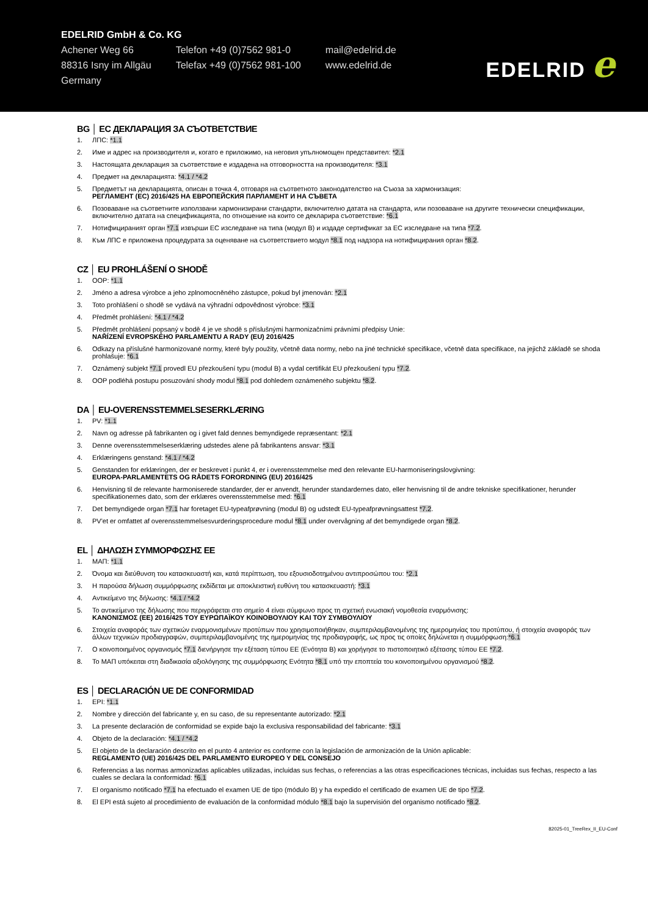EDELRID GmbH & Co. KG
Achener Weg 66
88316 Isny im Allgäu
Germany
Telefon +49 (0)7562 981-0
Telefax +49 (0)7562 981-100
mail@edelrid.de
www.edelrid.de
EDELRID e
BG │ ЕС ДЕКЛАРАЦИЯ ЗА СЪОТВЕТСТВИЕ
1. ЛПС: *1.1
2. Име и адрес на производителя и, когато е приложимо, на неговия упълномощен представител: *2.1
3. Настоящата декларация за съответствие е издадена на отговорността на производителя: *3.1
4. Предмет на декларацията: *4.1 / *4.2
5. Предметът на декларацията, описан в точка 4, отговаря на съответното законодателство на Съюза за хармонизация:
РЕГЛАМЕНТ (ЕС) 2016/425 НА ЕВРОПЕЙСКИЯ ПАРЛАМЕНТ И НА СЪВЕТА
6. Позоваване на съответните използвани хармонизирани стандарти, включително датата на стандарта, или позоваване на другите технически спецификации, включително датата на спецификацията, по отношение на които се декларира съответствие: *6.1
7. Нотифицираният орган *7.1 извърши ЕС изследване на типа (модул B) и издаде сертификат за ЕС изследване на типа *7.2.
8. Към ЛПС е приложена процедурата за оценяване на съответствието модул *8.1 под надзора на нотифицирания орган *8.2.
CZ │ EU PROHLÁŠENÍ O SHODĚ
1. OOP: *1.1
2. Jméno a adresa výrobce a jeho zplnomocněného zástupce, pokud byl jmenován: *2.1
3. Toto prohlášení o shodě se vydává na výhradní odpovědnost výrobce: *3.1
4. Předmět prohlášení: *4.1 / *4.2
5. Předmět prohlášení popsaný v bodě 4 je ve shodě s příslušnými harmonizačními právními předpisy Unie:
NAŘÍZENÍ EVROPSKÉHO PARLAMENTU A RADY (EU) 2016/425
6. Odkazy na příslušné harmonizované normy, které byly použity, včetně data normy, nebo na jiné technické specifikace, včetně data specifikace, na jejichž základě se shoda prohlašuje: *6.1
7. Oznámený subjekt *7.1 provedl EU přezkoušení typu (modul B) a vydal certifikát EU přezkoušení typu *7.2.
8. OOP podléhá postupu posuzování shody modul *8.1 pod dohledem oznámeného subjektu *8.2.
DA │ EU-OVERENSSTEMMELSESERKLÆRING
1. PV: *1.1
2. Navn og adresse på fabrikanten og i givet fald dennes bemyndigede repræsentant: *2.1
3. Denne overensstemmelseserklæring udstedes alene på fabrikantens ansvar: *3.1
4. Erklæringens genstand: *4.1 / *4.2
5. Genstanden for erklæringen, der er beskrevet i punkt 4, er i overensstemmelse med den relevante EU-harmoniseringslovgivning:
EUROPA-PARLAMENTETS OG RÅDETS FORORDNING (EU) 2016/425
6. Henvisning til de relevante harmoniserede standarder, der er anvendt, herunder standardernes dato, eller henvisning til de andre tekniske specifikationer, herunder specifikationernes dato, som der erklæres overensstemmelse med: *6.1
7. Det bemyndigede organ *7.1 har foretaget EU-typeafprøvning (modul B) og udstedt EU-typeafprøvningsattest *7.2.
8. PV'et er omfattet af overensstemmelsesvurderingsprocedure modul *8.1 under overvågning af det bemyndigede organ *8.2.
EL │ ΔΗΛΩΣΗ ΣΥΜΜΟΡΦΩΣΗΣ ΕΕ
1. ΜΑΠ: *1.1
2. Όνομα και διεύθυνση του κατασκευαστή και, κατά περίπτωση, του εξουσιοδοτημένου αντιπροσώπου του: *2.1
3. Η παρούσα δήλωση συμμόρφωσης εκδίδεται με αποκλειστική ευθύνη του κατασκευαστή: *3.1
4. Αντικείμενο της δήλωσης: *4.1 / *4.2
5. Το αντικείμενο της δήλωσης που περιγράφεται στο σημείο 4 είναι σύμφωνο προς τη σχετική ενωσιακή νομοθεσία εναρμόνισης:
ΚΑΝΟΝΙΣΜΟΣ (ΕΕ) 2016/425 ΤΟΥ ΕΥΡΩΠΑΪΚΟΥ ΚΟΙΝΟΒΟΥΛΙΟΥ ΚΑΙ ΤΟΥ ΣΥΜΒΟΥΛΙΟΥ
6. Στοιχεία αναφοράς των σχετικών εναρμονισμένων προτύπων που χρησιμοποιήθηκαν, συμπεριλαμβανομένης της ημερομηνίας του προτύπου, ή στοιχεία αναφοράς των άλλων τεχνικών προδιαγραφών, συμπεριλαμβανομένης της ημερομηνίας της προδιαγραφής, ως προς τις οποίες δηλώνεται η συμμόρφωση:*6.1
7. Ο κοινοποιημένος οργανισμός *7.1 διενήργησε την εξέταση τύπου ΕΕ (Ενότητα B) και χορήγησε το πιστοποιητικό εξέτασης τύπου ΕΕ *7.2.
8. Το ΜΑΠ υπόκειται στη διαδικασία αξιολόγησης της συμμόρφωσης Ενότητα *8.1 υπό την εποπτεία του κοινοποιημένου οργανισμού *8.2.
ES │ DECLARACIÓN UE DE CONFORMIDAD
1. EPI: *1.1
2. Nombre y dirección del fabricante y, en su caso, de su representante autorizado: *2.1
3. La presente declaración de conformidad se expide bajo la exclusiva responsabilidad del fabricante: *3.1
4. Objeto de la declaración: *4.1 / *4.2
5. El objeto de la declaración descrito en el punto 4 anterior es conforme con la legislación de armonización de la Unión aplicable:
REGLAMENTO (UE) 2016/425 DEL PARLAMENTO EUROPEO Y DEL CONSEJO
6. Referencias a las normas armonizadas aplicables utilizadas, incluidas sus fechas, o referencias a las otras especificaciones técnicas, incluidas sus fechas, respecto a las cuales se declara la conformidad: *6.1
7. El organismo notificado *7.1 ha efectuado el examen UE de tipo (módulo B) y ha expedido el certificado de examen UE de tipo *7.2.
8. El EPI está sujeto al procedimiento de evaluación de la conformidad módulo *8.1 bajo la supervisión del organismo notificado *8.2.
82025-01_TreeRex_II_EU-Conf